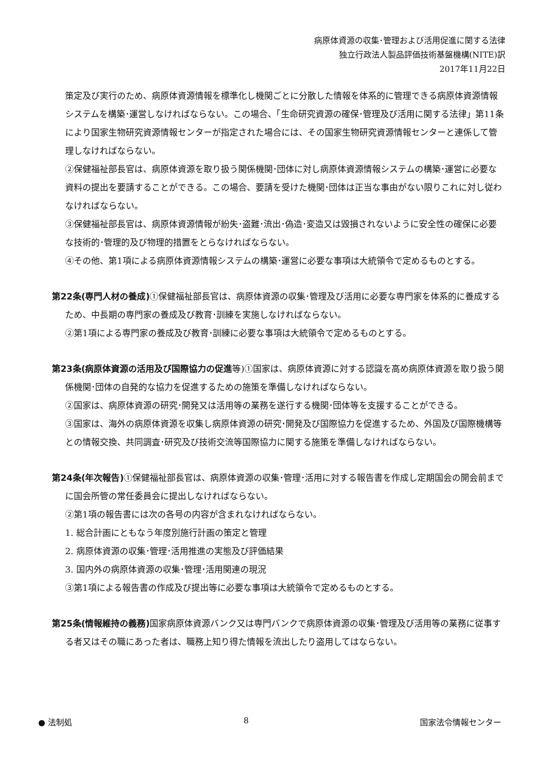病原体資源の収集･管理および活用促進に関する法律
独立行政法人製品評価技術基盤機構(NITE)訳
2017年11月22日
策定及び実行のため、病原体資源情報を標準化し機関ごとに分散した情報を体系的に管理できる病原体資源情報システムを構築･運営しなければならない。この場合、「生命研究資源の確保･管理及び活用に関する法律」第11条により国家生物研究資源情報センターが指定された場合には、その国家生物研究資源情報センターと連係して管理しなければならない。
②保健福祉部長官は、病原体資源を取り扱う関係機関･団体に対し病原体資源情報システムの構築･運営に必要な資料の提出を要請することができる。この場合、要請を受けた機関･団体は正当な事由がない限りこれに対し従わなければならない。
③保健福祉部長官は、病原体資源情報が紛失･盗難･流出･偽造･変造又は毀損されないように安全性の確保に必要な技術的･管理的及び物理的措置をとらなければならない。
④その他、第1項による病原体資源情報システムの構築･運営に必要な事項は大統領令で定めるものとする。
第22条(専門人材の養成) ①保健福祉部長官は、病原体資源の収集･管理及び活用に必要な専門家を体系的に養成するため、中長期の専門家の養成及び教育･訓練を実施しなければならない。
②第1項による専門家の養成及び教育･訓練に必要な事項は大統領令で定めるものとする。
第23条(病原体資源の活用及び国際協力の促進等)①国家は、病原体資源に対する認識を高め病原体資源を取り扱う関係機関･団体の自発的な協力を促進するための施策を準備しなければならない。
②国家は、病原体資源の研究･開発又は活用等の業務を遂行する機関･団体等を支援することができる。
③国家は、海外の病原体資源を収集し病原体資源の研究･開発及び国際協力を促進するため、外国及び国際機構等との情報交換、共同調査･研究及び技術交流等国際協力に関する施策を準備しなければならない。
第24条(年次報告) ①保健福祉部長官は、病原体資源の収集･管理･活用に対する報告書を作成し定期国会の開会前までに国会所管の常任委員会に提出しなければならない。
②第1項の報告書には次の各号の内容が含まれなければならない。
1. 総合計画にともなう年度別施行計画の策定と管理
2. 病原体資源の収集･管理･活用推進の実態及び評価結果
3. 国内外の病原体資源の収集･管理･活用関連の現況
③第1項による報告書の作成及び提出等に必要な事項は大統領令で定めるものとする。
第25条(情報維持の義務) 国家病原体資源バンク又は専門バンクで病原体資源の収集･管理及び活用等の業務に従事する者又はその職にあった者は、職務上知り得た情報を流出したり盗用してはならない。
● 法制処 8 国家法令情報センター